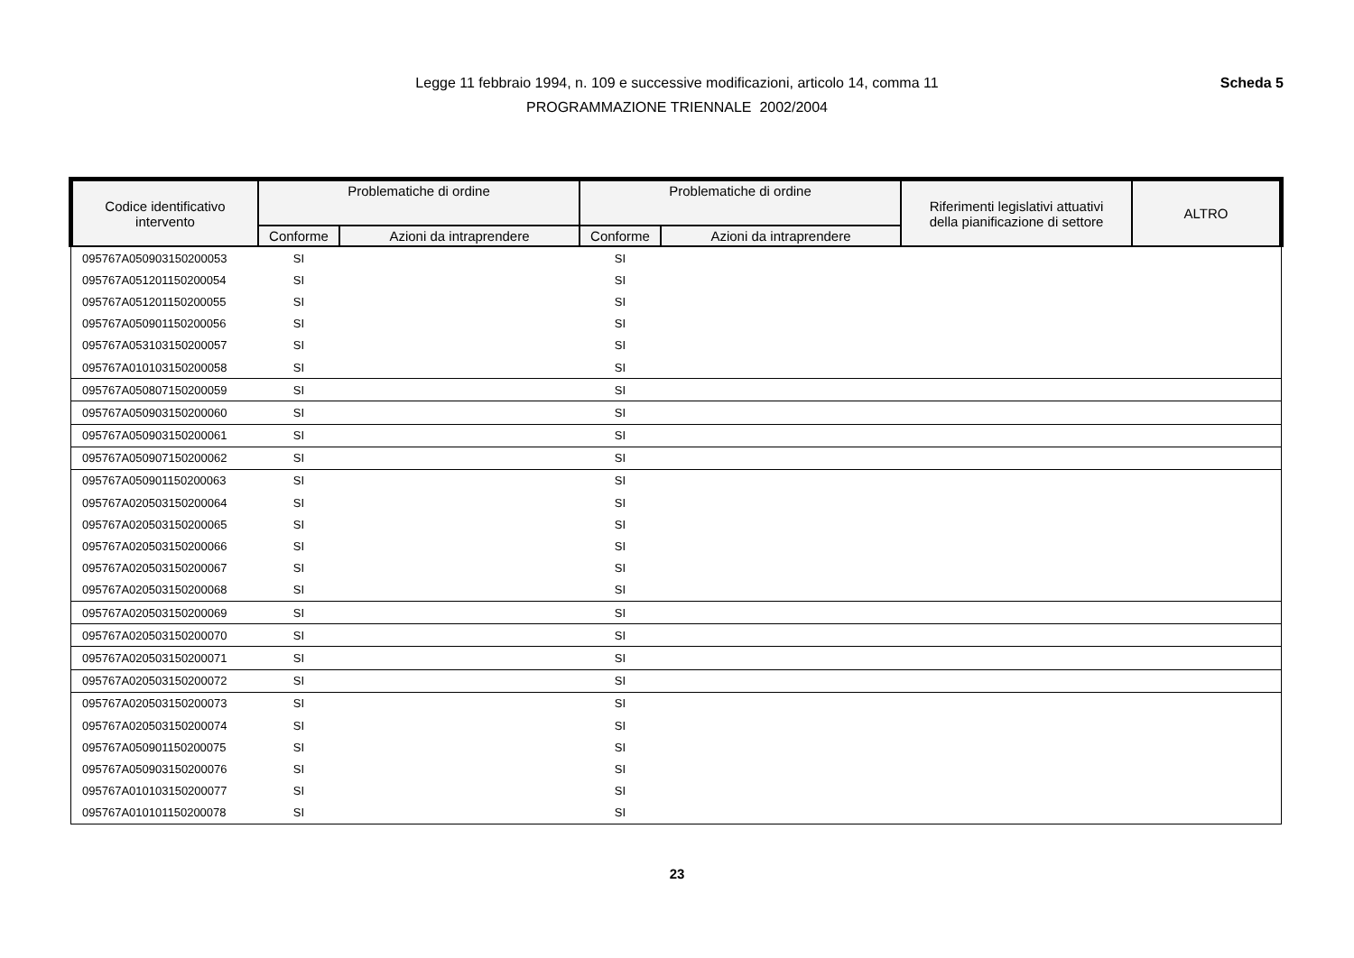Legge 11 febbraio 1994, n. 109 e successive modificazioni, articolo 14, comma 11
PROGRAMMAZIONE TRIENNALE 2002/2004
Scheda 5
| Codice identificativo intervento | Problematiche di ordine | | Problematiche di ordine | | Riferimenti legislativi attuativi della pianificazione di settore | ALTRO |
| --- | --- | --- | --- | --- | --- | --- |
| | Conforme | Azioni da intraprendere | Conforme | Azioni da intraprendere | | |
| 095767A050903150200053 | SI | | SI | | | |
| 095767A051201150200054 | SI | | SI | | | |
| 095767A051201150200055 | SI | | SI | | | |
| 095767A050901150200056 | SI | | SI | | | |
| 095767A053103150200057 | SI | | SI | | | |
| 095767A010103150200058 | SI | | SI | | | |
| 095767A050807150200059 | SI | | SI | | | |
| 095767A050903150200060 | SI | | SI | | | |
| 095767A050903150200061 | SI | | SI | | | |
| 095767A050907150200062 | SI | | SI | | | |
| 095767A050901150200063 | SI | | SI | | | |
| 095767A020503150200064 | SI | | SI | | | |
| 095767A020503150200065 | SI | | SI | | | |
| 095767A020503150200066 | SI | | SI | | | |
| 095767A020503150200067 | SI | | SI | | | |
| 095767A020503150200068 | SI | | SI | | | |
| 095767A020503150200069 | SI | | SI | | | |
| 095767A020503150200070 | SI | | SI | | | |
| 095767A020503150200071 | SI | | SI | | | |
| 095767A020503150200072 | SI | | SI | | | |
| 095767A020503150200073 | SI | | SI | | | |
| 095767A020503150200074 | SI | | SI | | | |
| 095767A050901150200075 | SI | | SI | | | |
| 095767A050903150200076 | SI | | SI | | | |
| 095767A010103150200077 | SI | | SI | | | |
| 095767A010101150200078 | SI | | SI | | | |
23